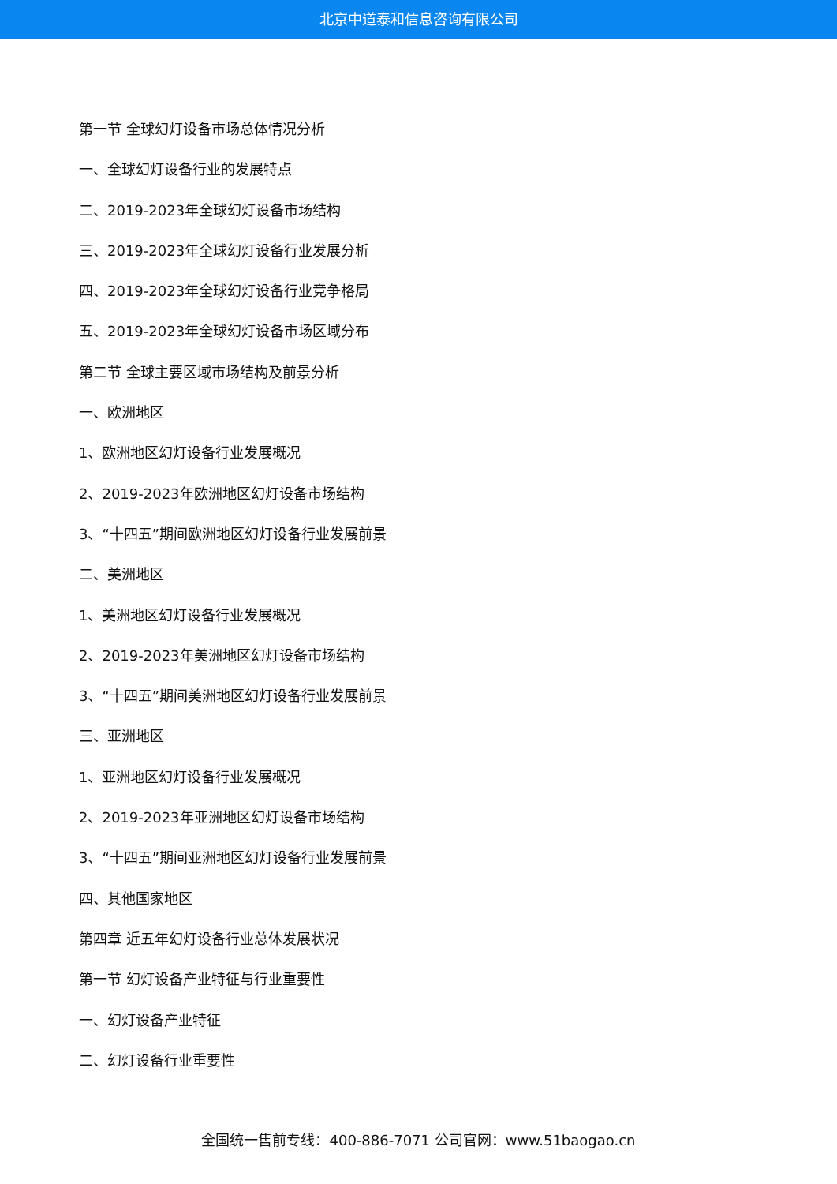北京中道泰和信息咨询有限公司
第一节 全球幻灯设备市场总体情况分析
一、全球幻灯设备行业的发展特点
二、2019-2023年全球幻灯设备市场结构
三、2019-2023年全球幻灯设备行业发展分析
四、2019-2023年全球幻灯设备行业竞争格局
五、2019-2023年全球幻灯设备市场区域分布
第二节 全球主要区域市场结构及前景分析
一、欧洲地区
1、欧洲地区幻灯设备行业发展概况
2、2019-2023年欧洲地区幻灯设备市场结构
3、“十四五”期间欧洲地区幻灯设备行业发展前景
二、美洲地区
1、美洲地区幻灯设备行业发展概况
2、2019-2023年美洲地区幻灯设备市场结构
3、“十四五”期间美洲地区幻灯设备行业发展前景
三、亚洲地区
1、亚洲地区幻灯设备行业发展概况
2、2019-2023年亚洲地区幻灯设备市场结构
3、“十四五”期间亚洲地区幻灯设备行业发展前景
四、其他国家地区
第四章 近五年幻灯设备行业总体发展状况
第一节 幻灯设备产业特征与行业重要性
一、幻灯设备产业特征
二、幻灯设备行业重要性
全国统一售前专线：400-886-7071 公司官网：www.51baogao.cn